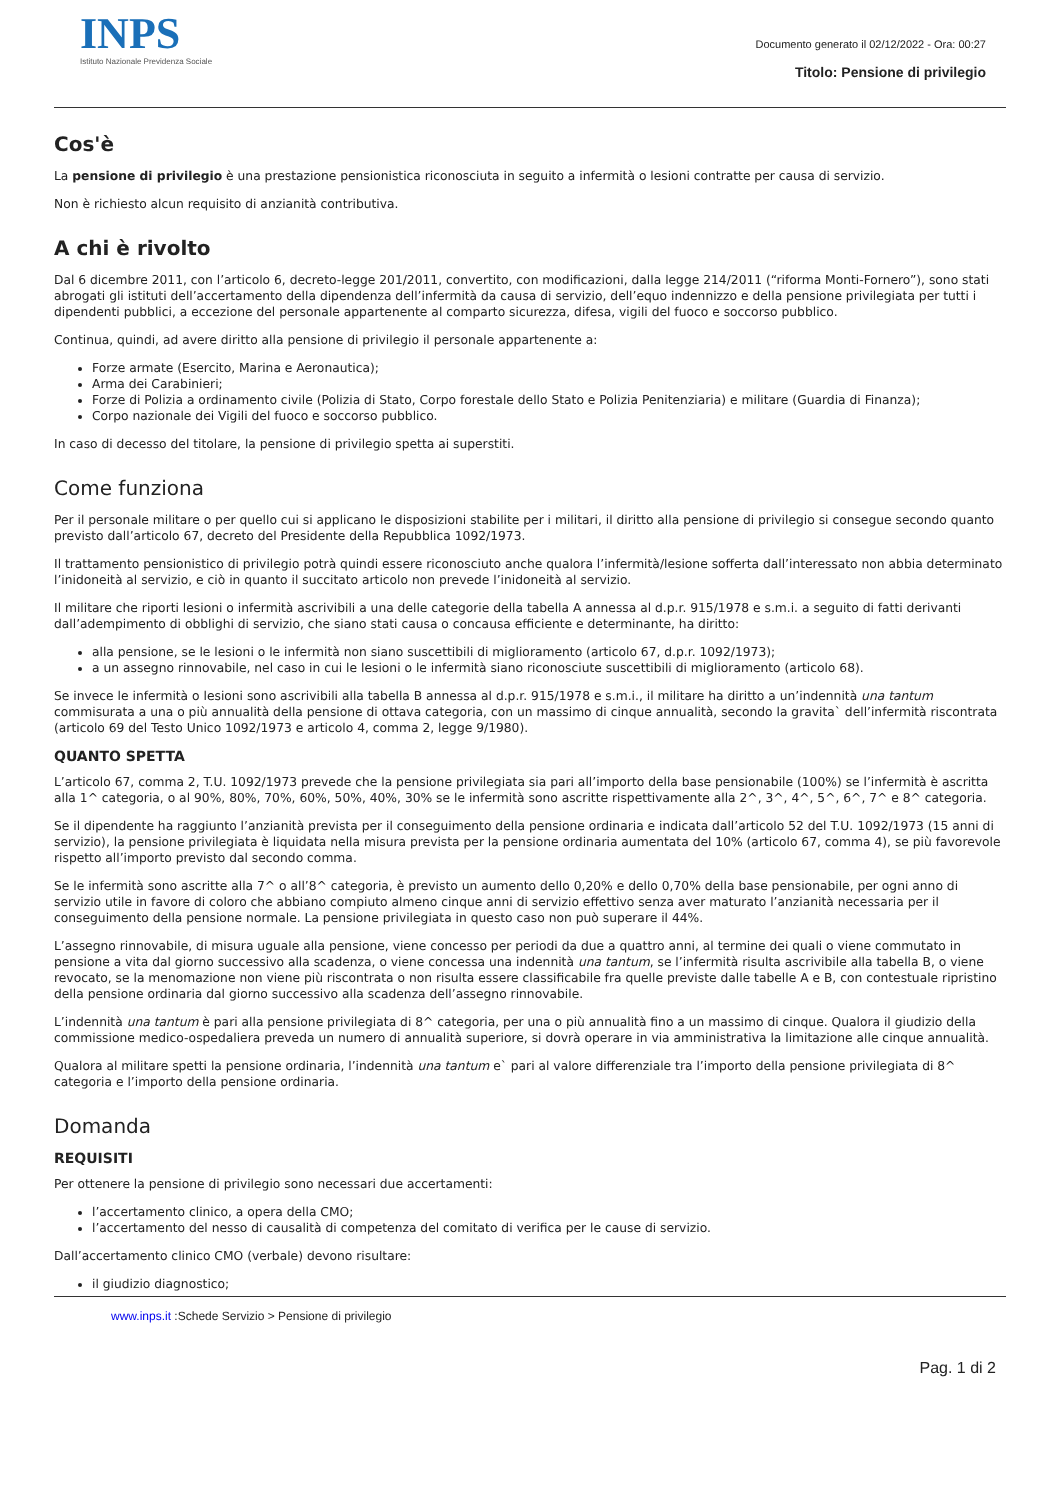INPS
Istituto Nazionale Previdenza Sociale
Documento generato il 02/12/2022 - Ora: 00:27
Titolo: Pensione di privilegio
Cos'è
La pensione di privilegio è una prestazione pensionistica riconosciuta in seguito a infermità o lesioni contratte per causa di servizio.
Non è richiesto alcun requisito di anzianità contributiva.
A chi è rivolto
Dal 6 dicembre 2011, con l’articolo 6, decreto-legge 201/2011, convertito, con modificazioni, dalla legge 214/2011 (“riforma Monti-Fornero”), sono stati abrogati gli istituti dell’accertamento della dipendenza dell’infermità da causa di servizio, dell’equo indennizzo e della pensione privilegiata per tutti i dipendenti pubblici, a eccezione del personale appartenente al comparto sicurezza, difesa, vigili del fuoco e soccorso pubblico.
Continua, quindi, ad avere diritto alla pensione di privilegio il personale appartenente a:
Forze armate (Esercito, Marina e Aeronautica);
Arma dei Carabinieri;
Forze di Polizia a ordinamento civile (Polizia di Stato, Corpo forestale dello Stato e Polizia Penitenziaria) e militare (Guardia di Finanza);
Corpo nazionale dei Vigili del fuoco e soccorso pubblico.
In caso di decesso del titolare, la pensione di privilegio spetta ai superstiti.
Come funziona
Per il personale militare o per quello cui si applicano le disposizioni stabilite per i militari, il diritto alla pensione di privilegio si consegue secondo quanto previsto dall’articolo 67, decreto del Presidente della Repubblica 1092/1973.
Il trattamento pensionistico di privilegio potrà quindi essere riconosciuto anche qualora l’infermità/lesione sofferta dall’interessato non abbia determinato l’inidoneità al servizio, e ciò in quanto il succitato articolo non prevede l’inidoneità al servizio.
Il militare che riporti lesioni o infermità ascrivibili a una delle categorie della tabella A annessa al d.p.r. 915/1978 e s.m.i. a seguito di fatti derivanti dall’adempimento di obblighi di servizio, che siano stati causa o concausa efficiente e determinante, ha diritto:
alla pensione, se le lesioni o le infermità non siano suscettibili di miglioramento (articolo 67, d.p.r. 1092/1973);
a un assegno rinnovabile, nel caso in cui le lesioni o le infermità siano riconosciute suscettibili di miglioramento (articolo 68).
Se invece le infermità o lesioni sono ascrivibili alla tabella B annessa al d.p.r. 915/1978 e s.m.i., il militare ha diritto a un’indennità una tantum commisurata a una o più annualità della pensione di ottava categoria, con un massimo di cinque annualità, secondo la gravita` dell’infermità riscontrata (articolo 69 del Testo Unico 1092/1973 e articolo 4, comma 2, legge 9/1980).
QUANTO SPETTA
L’articolo 67, comma 2, T.U. 1092/1973 prevede che la pensione privilegiata sia pari all’importo della base pensionabile (100%) se l’infermità è ascritta alla 1^ categoria, o al 90%, 80%, 70%, 60%, 50%, 40%, 30% se le infermità sono ascritte rispettivamente alla 2^, 3^, 4^, 5^, 6^, 7^ e 8^ categoria.
Se il dipendente ha raggiunto l’anzianità prevista per il conseguimento della pensione ordinaria e indicata dall’articolo 52 del T.U. 1092/1973 (15 anni di servizio), la pensione privilegiata è liquidata nella misura prevista per la pensione ordinaria aumentata del 10% (articolo 67, comma 4), se più favorevole rispetto all’importo previsto dal secondo comma.
Se le infermità sono ascritte alla 7^ o all’8^ categoria, è previsto un aumento dello 0,20% e dello 0,70% della base pensionabile, per ogni anno di servizio utile in favore di coloro che abbiano compiuto almeno cinque anni di servizio effettivo senza aver maturato l’anzianità necessaria per il conseguimento della pensione normale. La pensione privilegiata in questo caso non può superare il 44%.
L’assegno rinnovabile, di misura uguale alla pensione, viene concesso per periodi da due a quattro anni, al termine dei quali o viene commutato in pensione a vita dal giorno successivo alla scadenza, o viene concessa una indennità una tantum, se l’infermità risulta ascrivibile alla tabella B, o viene revocato, se la menomazione non viene più riscontrata o non risulta essere classificabile fra quelle previste dalle tabelle A e B, con contestuale ripristino della pensione ordinaria dal giorno successivo alla scadenza dell’assegno rinnovabile.
L’indennità una tantum è pari alla pensione privilegiata di 8^ categoria, per una o più annualità fino a un massimo di cinque. Qualora il giudizio della commissione medico-ospedaliera preveda un numero di annualità superiore, si dovrà operare in via amministrativa la limitazione alle cinque annualità.
Qualora al militare spetti la pensione ordinaria, l’indennità una tantum e` pari al valore differenziale tra l’importo della pensione privilegiata di 8^ categoria e l’importo della pensione ordinaria.
Domanda
REQUISITI
Per ottenere la pensione di privilegio sono necessari due accertamenti:
l’accertamento clinico, a opera della CMO;
l’accertamento del nesso di causalità di competenza del comitato di verifica per le cause di servizio.
Dall’accertamento clinico CMO (verbale) devono risultare:
il giudizio diagnostico;
www.inps.it :Schede Servizio > Pensione di privilegio
Pag. 1 di 2